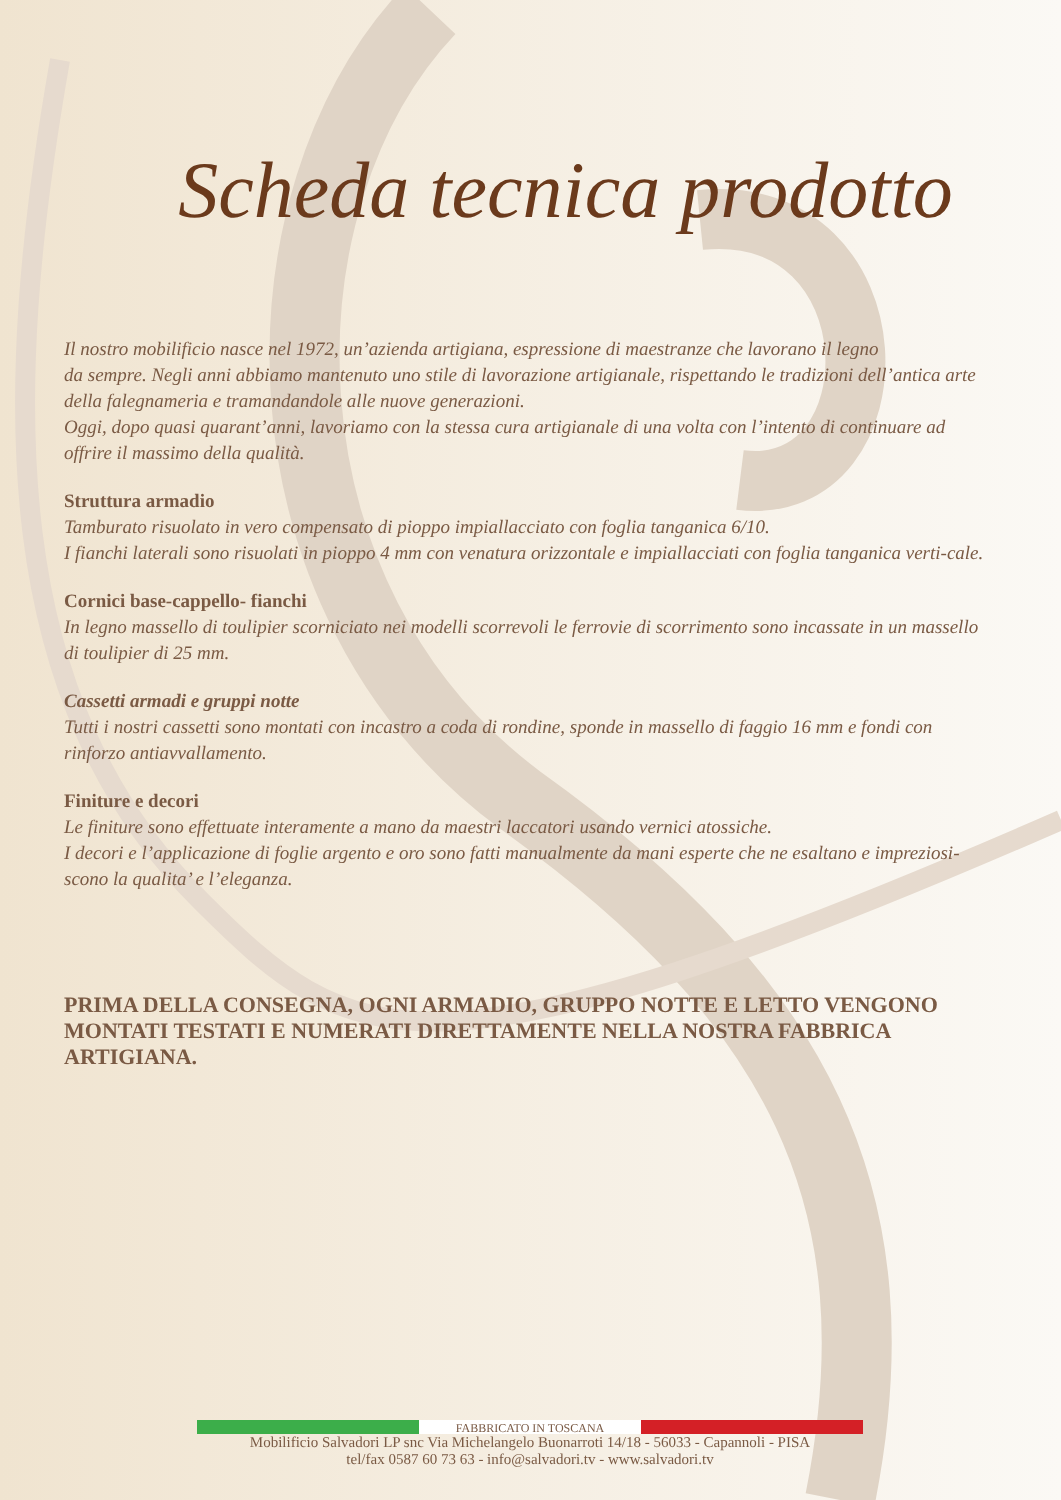Scheda tecnica prodotto
Il nostro mobilificio nasce nel 1972, un’azienda artigiana, espressione di maestranze che lavorano il legno
da sempre. Negli anni abbiamo mantenuto uno stile di lavorazione artigianale, rispettando le tradizioni dell’antica arte della falegnameria e tramandandole alle nuove generazioni.
Oggi, dopo quasi quarant’anni, lavoriamo con la stessa cura artigianale di una volta con l’intento di continuare ad offrire il massimo della qualità.
Struttura armadio
Tamburato risuolato in vero compensato di pioppo impiallacciato con foglia tanganica 6/10.
I fianchi laterali sono risuolati in pioppo 4 mm con venatura orizzontale e impiallacciati con foglia tanganica verti-cale.
Cornici base-cappello- fianchi
In legno massello di toulipier scorniciato nei modelli scorrevoli le ferrovie di scorrimento sono incassate in un massello di toulipier di 25 mm.
Cassetti armadi e gruppi notte
Tutti i nostri cassetti sono montati con incastro a coda di rondine, sponde in massello di faggio 16 mm e fondi con rinforzo antiavvallamento.
Finiture e decori
Le finiture sono effettuate interamente a mano da maestri laccatori usando vernici atossiche.
I decori e l’applicazione di foglie argento e oro sono fatti manualmente da mani esperte che ne esaltano e impreziosi-scono la qualita’ e l’eleganza.
PRIMA DELLA CONSEGNA, OGNI ARMADIO, GRUPPO NOTTE E LETTO VENGONO MONTATI TESTATI E NUMERATI DIRETTAMENTE NELLA NOSTRA FABBRICA ARTIGIANA.
FABBRICATO IN TOSCANA
Mobilificio Salvadori LP snc Via Michelangelo Buonarroti 14/18 - 56033 - Capannoli - PISA
tel/fax 0587 60 73 63 - info@salvadori.tv - www.salvadori.tv